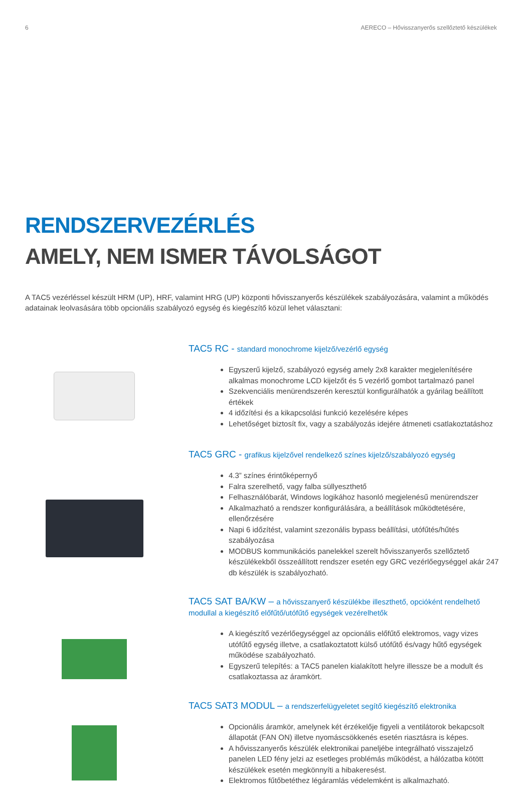6 AERECO – Hővisszanyerős szellőztető készülékek
RENDSZERVEZÉRLÉS
AMELY, NEM ISMER TÁVOLSÁGOT
A TAC5 vezérléssel készült HRM (UP), HRF, valamint HRG (UP) központi hővisszanyerős készülékek szabályozására, valamint a működés adatainak leolvasására több opcionális szabályozó egység és kiegészítő közül lehet választani:
TAC5 RC - standard monochrome kijelző/vezérlő egység
Egyszerű kijelző, szabályozó egység amely 2x8 karakter megjelenítésére alkalmas monochrome LCD kijelzőt és 5 vezérlő gombot tartalmazó panel
Szekvenciális menürendszerén keresztül konfigurálhatók a gyárilag beállított értékek
4 időzítési és a kikapcsolási funkció kezelésére képes
Lehetőséget biztosít fix, vagy a szabályozás idejére átmeneti csatlakoztatáshoz
TAC5 GRC - grafikus kijelzővel rendelkező színes kijelző/szabályozó egység
4.3” színes érintőképernyő
Falra szerelhető, vagy falba süllyeszthető
Felhasználóbarát, Windows logikához hasonló megjelenésű menürendszer
Alkalmazható a rendszer konfigurálására, a beállítások működtetésére, ellenőrzésére
Napi 6 időzítést, valamint szezonális bypass beállítási, utófűtés/hűtés szabályozása
MODBUS kommunikációs panelekkel szerelt hővisszanyerős szellőztető készülékekből összeállított rendszer esetén egy GRC vezérlőegységgel akár 247 db készülék is szabályozható.
TAC5 SAT BA/KW – a hővisszanyerő készülékbe illeszthető, opcióként rendelhető modullal a kiegészítő előfűtő/utófűtő egységek vezérelhetők
A kiegészítő vezérlőegységgel az opcionális előfűtő elektromos, vagy vizes utófűtő egység illetve, a csatlakoztatott külső utófűtő és/vagy hűtő egységek működése szabályozható.
Egyszerű telepítés: a TAC5 panelen kialakított helyre illessze be a modult és csatlakoztassa az áramkört.
TAC5 SAT3 MODUL – a rendszerfelügyeletet segítő kiegészítő elektronika
Opcionális áramkör, amelynek két érzékelője figyeli a ventilátorok bekapcsolt állapotát (FAN ON) illetve nyomáscsökkenés esetén riasztásra is képes.
A hővisszanyerős készülék elektronikai paneljébe integrálható visszajelző panelen LED fény jelzi az esetleges problémás működést, a hálózatba kötött készülékek esetén megkönnyíti a hibakeresést.
Elektromos fűtőbetéthez légáramlás védelemként is alkalmazható.